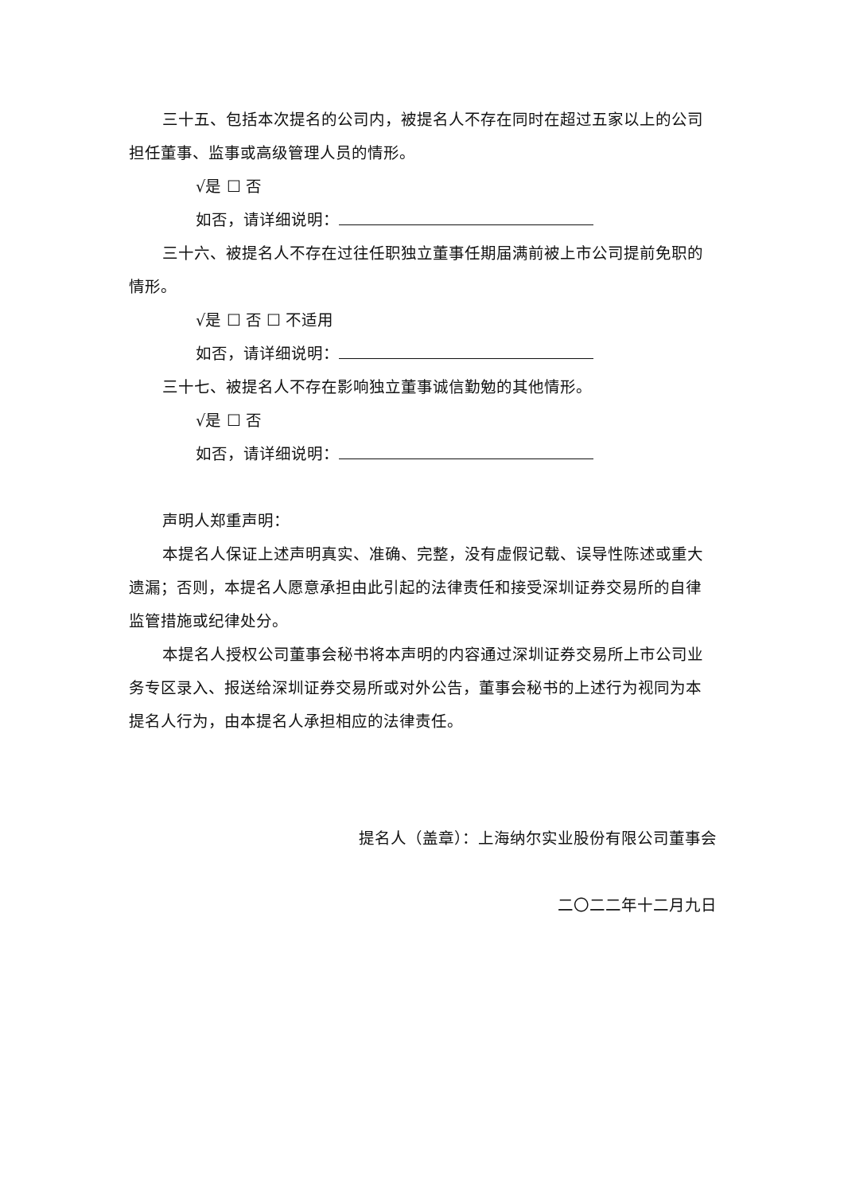三十五、包括本次提名的公司内，被提名人不存在同时在超过五家以上的公司担任董事、监事或高级管理人员的情形。
√是 ☐ 否
如否，请详细说明：
三十六、被提名人不存在过往任职独立董事任期届满前被上市公司提前免职的情形。
√是 ☐ 否 ☐ 不适用
如否，请详细说明：
三十七、被提名人不存在影响独立董事诚信勤勉的其他情形。
√是 ☐ 否
如否，请详细说明：
声明人郑重声明：
本提名人保证上述声明真实、准确、完整，没有虚假记载、误导性陈述或重大遗漏；否则，本提名人愿意承担由此引起的法律责任和接受深圳证券交易所的自律监管措施或纪律处分。
本提名人授权公司董事会秘书将本声明的内容通过深圳证券交易所上市公司业务专区录入、报送给深圳证券交易所或对外公告，董事会秘书的上述行为视同为本提名人行为，由本提名人承担相应的法律责任。
提名人（盖章）：上海纳尔实业股份有限公司董事会
二〇二二年十二月九日